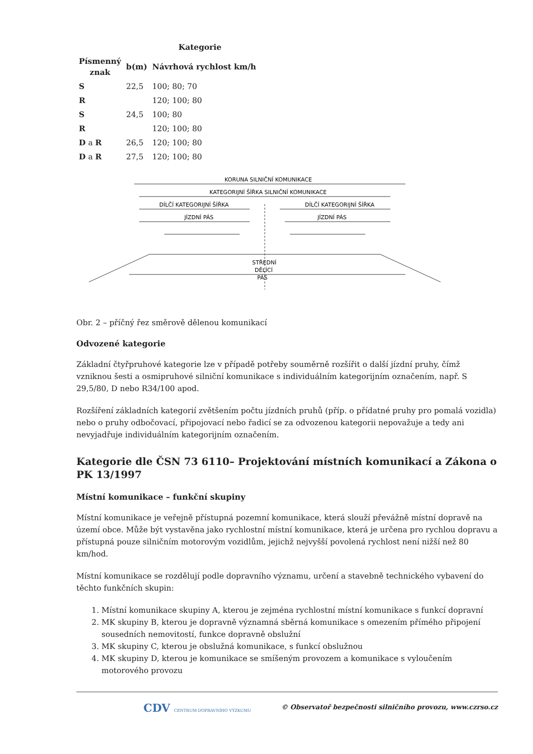| | Kategorie | |
| --- | --- | --- |
| Písmenný znak | b(m) | Návrhová rychlost km/h |
| S | 22,5 | 100; 80; 70 |
| R | | 120; 100; 80 |
| S | 24,5 | 100; 80 |
| R | | 120; 100; 80 |
| D a R | 26,5 | 120; 100; 80 |
| D a R | 27,5 | 120; 100; 80 |
KORUNA SILNIČNÍ KOMUNIKACE
KATEGORIJNÍ ŠÍŘKA SILNIČNÍ KOMUNIKACE
DÍLČÍ KATEGORIJNÍ ŠÍŘKA
DÍLČÍ KATEGORIJNÍ ŠÍŘKA
JÍZDNÍ PÁS
JÍZDNÍ PÁS
STŘEDNÍ
DĚLÍCÍ
PÁS
Obr. 2 – příčný řez směrově dělenou komunikací
Odvozené kategorie
Základní čtyřpruhové kategorie lze v případě potřeby souměrně rozšířit o další jízdní pruhy, čímž vzniknou šesti a osmipruhové silniční komunikace s individuálním kategorijním označením, např. S 29,5/80, D nebo R34/100 apod.
Rozšíření základních kategorií zvětšením počtu jízdních pruhů (příp. o přídatné pruhy pro pomalá vozidla) nebo o pruhy odbočovací, připojovací nebo řadicí se za odvozenou kategorii nepovažuje a tedy ani nevyjadřuje individuálním kategorijním označením.
Kategorie dle ČSN 73 6110– Projektování místních komunikací a Zákona o PK 13/1997
Místní komunikace – funkční skupiny
Místní komunikace je veřejně přístupná pozemní komunikace, která slouží převážně místní dopravě na území obce. Může být vystavěna jako rychlostní místní komunikace, která je určena pro rychlou dopravu a přístupná pouze silničním motorovým vozidlům, jejichž nejvyšší povolená rychlost není nižší než 80 km/hod.
Místní komunikace se rozdělují podle dopravního významu, určení a stavebně technického vybavení do těchto funkčních skupin:
1. Místní komunikace skupiny A, kterou je zejména rychlostní místní komunikace s funkcí dopravní
2. MK skupiny B, kterou je dopravně významná sběrná komunikace s omezením přímého připojení sousedních nemovitostí, funkce dopravně obslužní
3. MK skupiny C, kterou je obslužná komunikace, s funkcí obslužnou
4. MK skupiny D, kterou je komunikace se smíšeným provozem a komunikace s vyloučením motorového provozu
CDV CENTRUM DOPRAVNÍHO VÝZKUMU © Observatoř bezpečnosti silničního provozu, www.czrso.cz